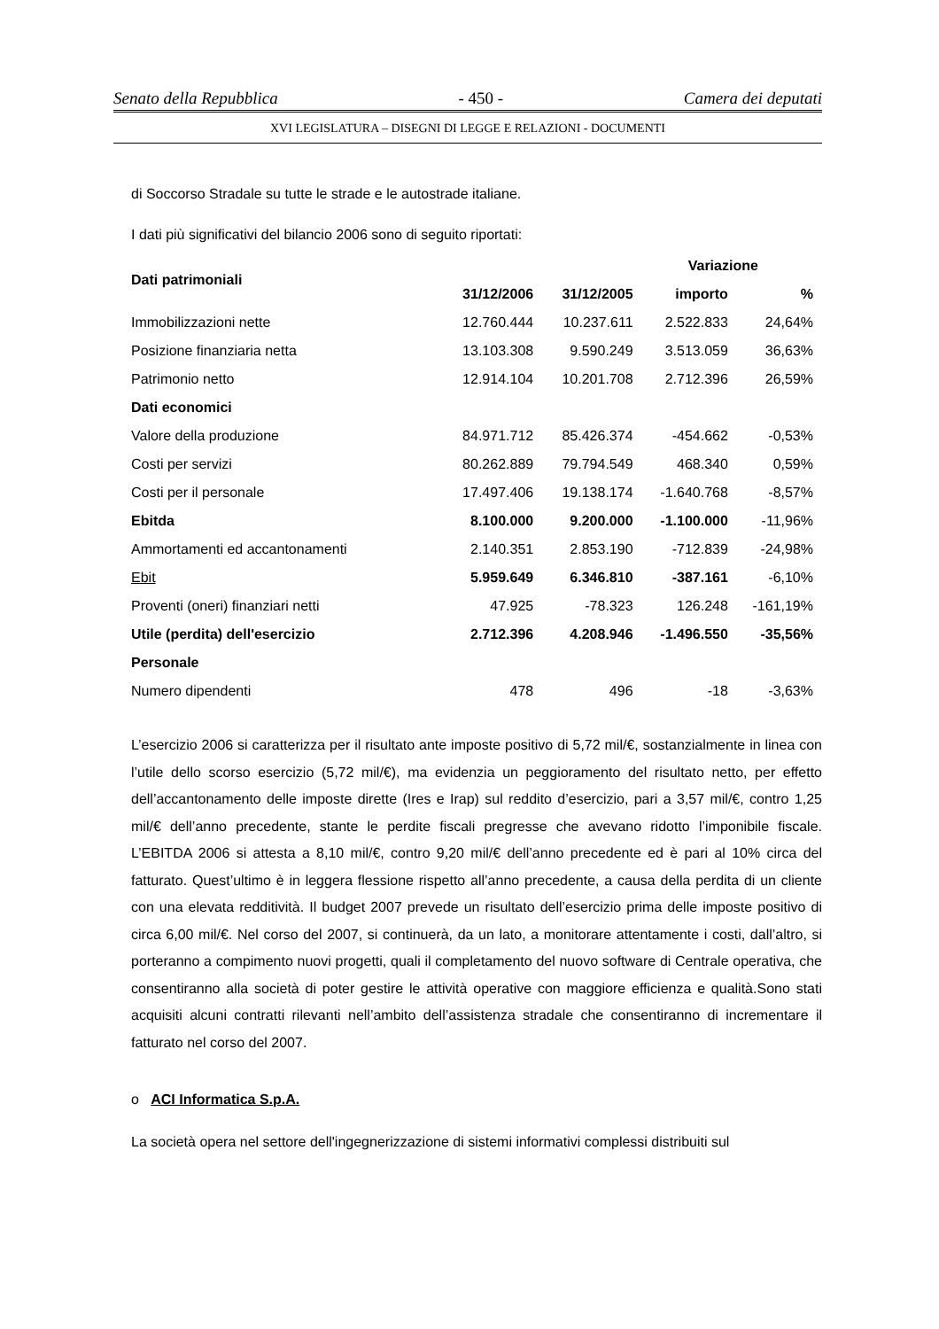Senato della Repubblica - 450 - Camera dei deputati
XVI LEGISLATURA – DISEGNI DI LEGGE E RELAZIONI - DOCUMENTI
di Soccorso Stradale su tutte le strade e le autostrade italiane.
I dati più significativi del bilancio 2006 sono di seguito riportati:
| Dati patrimoniali | | | Variazione | |
| --- | --- | --- | --- | --- |
| | 31/12/2006 | 31/12/2005 | importo | % |
| Immobilizzazioni nette | 12.760.444 | 10.237.611 | 2.522.833 | 24,64% |
| Posizione finanziaria netta | 13.103.308 | 9.590.249 | 3.513.059 | 36,63% |
| Patrimonio netto | 12.914.104 | 10.201.708 | 2.712.396 | 26,59% |
| Dati economici | | | | |
| Valore della produzione | 84.971.712 | 85.426.374 | -454.662 | -0,53% |
| Costi per servizi | 80.262.889 | 79.794.549 | 468.340 | 0,59% |
| Costi per il personale | 17.497.406 | 19.138.174 | -1.640.768 | -8,57% |
| Ebitda | 8.100.000 | 9.200.000 | -1.100.000 | -11,96% |
| Ammortamenti ed accantonamenti | 2.140.351 | 2.853.190 | -712.839 | -24,98% |
| Ebit | 5.959.649 | 6.346.810 | -387.161 | -6,10% |
| Proventi (oneri) finanziari netti | 47.925 | -78.323 | 126.248 | -161,19% |
| Utile (perdita) dell'esercizio | 2.712.396 | 4.208.946 | -1.496.550 | -35,56% |
| Personale | | | | |
| Numero dipendenti | 478 | 496 | -18 | -3,63% |
L’esercizio 2006 si caratterizza per il risultato ante imposte positivo di 5,72 mil/€, sostanzialmente in linea con l’utile dello scorso esercizio (5,72 mil/€), ma evidenzia un peggioramento del risultato netto, per effetto dell’accantonamento delle imposte dirette (Ires e Irap) sul reddito d’esercizio, pari a 3,57 mil/€, contro 1,25 mil/€ dell’anno precedente, stante le perdite fiscali pregresse che avevano ridotto l’imponibile fiscale. L’EBITDA 2006 si attesta a 8,10 mil/€, contro 9,20 mil/€ dell’anno precedente ed è pari al 10% circa del fatturato. Quest’ultimo è in leggera flessione rispetto all’anno precedente, a causa della perdita di un cliente con una elevata redditività. Il budget 2007 prevede un risultato dell’esercizio prima delle imposte positivo di circa 6,00 mil/€. Nel corso del 2007, si continuerà, da un lato, a monitorare attentamente i costi, dall’altro, si porteranno a compimento nuovi progetti, quali il completamento del nuovo software di Centrale operativa, che consentiranno alla società di poter gestire le attività operative con maggiore efficienza e qualità.Sono stati acquisiti alcuni contratti rilevanti nell’ambito dell’assistenza stradale che consentiranno di incrementare il fatturato nel corso del 2007.
o ACI Informatica S.p.A.
La società opera nel settore dell'ingegnerizzazione di sistemi informativi complessi distribuiti sul